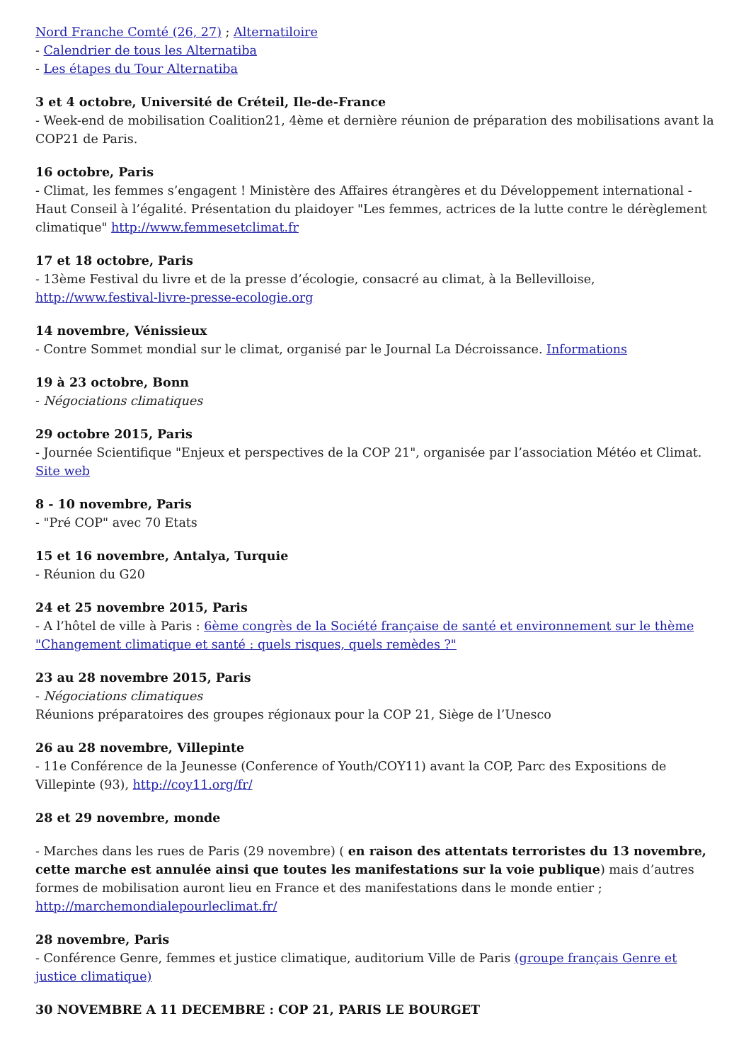Nord Franche Comté (26, 27) ; Alternatiloire
- Calendrier de tous les Alternatiba
- Les étapes du Tour Alternatiba
3 et 4 octobre, Université de Créteil, Ile-de-France
- Week-end de mobilisation Coalition21, 4ème et dernière réunion de préparation des mobilisations avant la COP21 de Paris.
16 octobre, Paris
- Climat, les femmes s’engagent ! Ministère des Affaires étrangères et du Développement international - Haut Conseil à l’égalité. Présentation du plaidoyer "Les femmes, actrices de la lutte contre le dérèglement climatique" http://www.femmesetclimat.fr
17 et 18 octobre, Paris
- 13ème Festival du livre et de la presse d’écologie, consacré au climat, à la Bellevilloise, http://www.festival-livre-presse-ecologie.org
14 novembre, Vénissieux
- Contre Sommet mondial sur le climat, organisé par le Journal La Décroissance. Informations
19 à 23 octobre, Bonn
- Négociations climatiques
29 octobre 2015, Paris
- Journée Scientifique "Enjeux et perspectives de la COP 21", organisée par l’association Météo et Climat. Site web
8 - 10 novembre, Paris
- "Pré COP" avec 70 Etats
15 et 16 novembre, Antalya, Turquie
- Réunion du G20
24 et 25 novembre 2015, Paris
- A l’hôtel de ville à Paris : 6ème congrès de la Société française de santé et environnement sur le thème "Changement climatique et santé : quels risques, quels remèdes ?"
23 au 28 novembre 2015, Paris
- Négociations climatiques
Réunions préparatoires des groupes régionaux pour la COP 21, Siège de l’Unesco
26 au 28 novembre, Villepinte
- 11e Conférence de la Jeunesse (Conference of Youth/COY11) avant la COP, Parc des Expositions de Villepinte (93), http://coy11.org/fr/
28 et 29 novembre, monde
- Marches dans les rues de Paris (29 novembre) ( en raison des attentats terroristes du 13 novembre, cette marche est annulée ainsi que toutes les manifestations sur la voie publique) mais d’autres formes de mobilisation auront lieu en France et des manifestations dans le monde entier ; http://marchemondialepourleclimat.fr/
28 novembre, Paris
- Conférence Genre, femmes et justice climatique, auditorium Ville de Paris (groupe français Genre et justice climatique)
30 NOVEMBRE A 11 DECEMBRE : COP 21, PARIS LE BOURGET